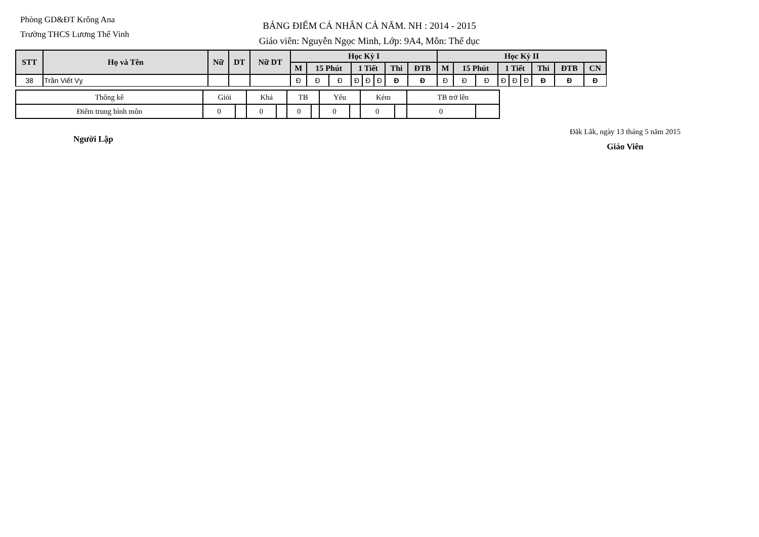Phòng GD&ĐT Krông Ana
Trường THCS Lương Thế Vinh
BẢNG ĐIỂM CÁ NHÂN CẢ NĂM. NH : 2014 - 2015
Giáo viên: Nguyễn Ngọc Minh, Lớp: 9A4, Môn: Thể dục
| STT | Họ và Tên | Nữ | DT | Nữ DT | Học Kỳ I | | | | | | | | Học Kỳ II | | | | | | | | |
| --- | --- | --- | --- | --- | --- | --- | --- | --- | --- | --- | --- | --- | --- | --- | --- | --- | --- | --- | --- | --- | --- |
| | | | | | M | 15 Phút | | 1 Tiết | | | Thi | ĐTB | M | 15 Phút | | 1 Tiết | | | Thi | ĐTB | CN |
| 38 | Trần Viết Vỵ | | | | Đ | Đ | Đ | Đ | Đ | Đ | Đ | Đ | Đ | Đ | Đ | Đ | Đ | Đ | Đ | Đ | Đ |
| Thống kê | Giỏi | | Khá | | TB | | Yếu | | Kém | | TB trở lên | |
| Điểm trung bình môn | 0 | | 0 | | 0 | | 0 | | 0 | | 0 | |
Người Lập
Đắk Lắk, ngày 13 tháng 5 năm 2015
Giáo Viên